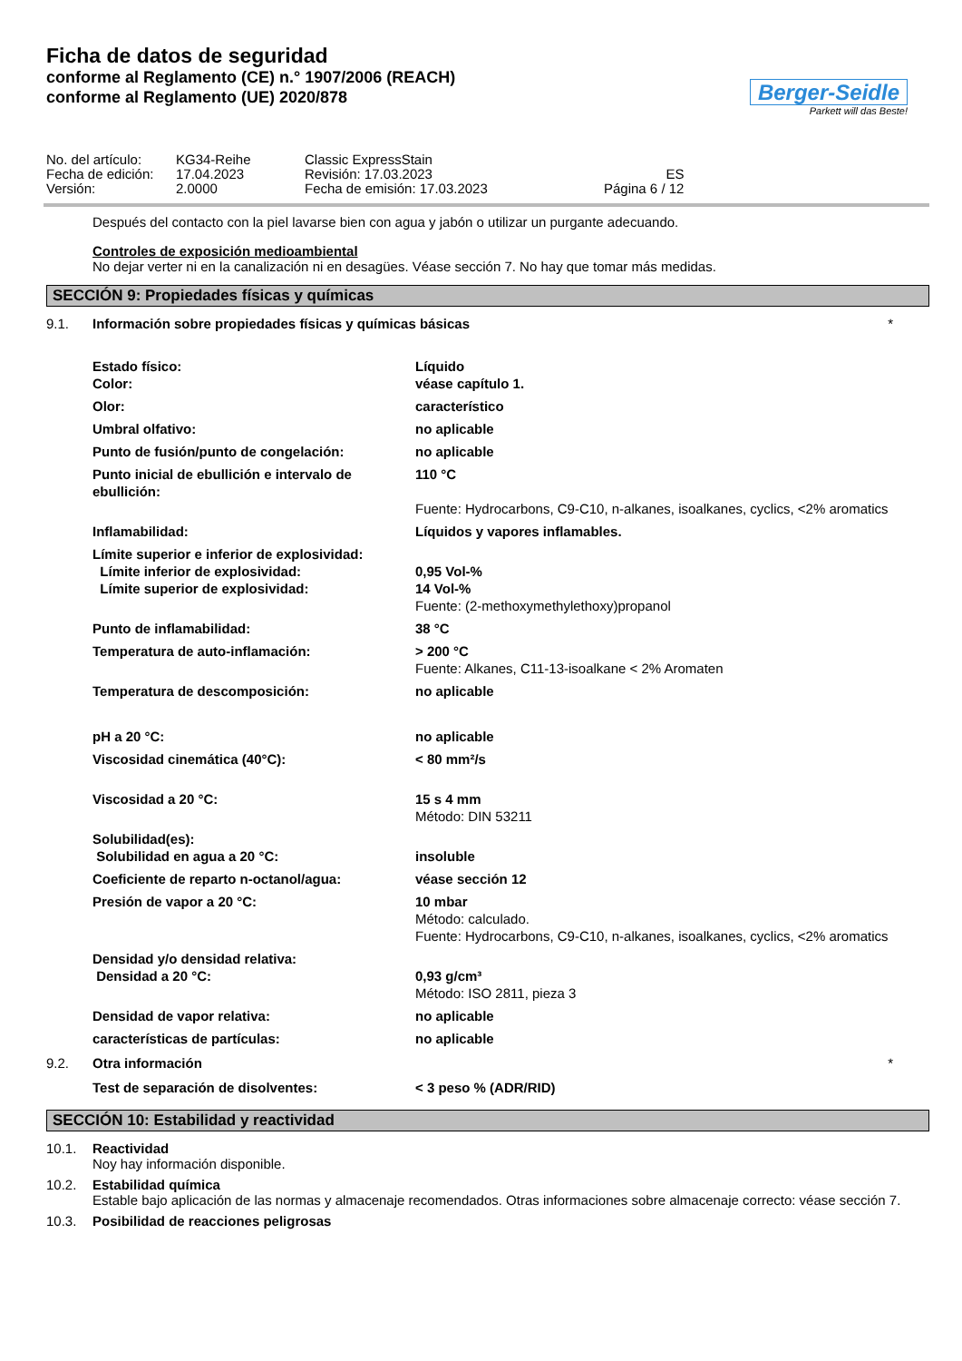Ficha de datos de seguridad
conforme al Reglamento (CE) n.° 1907/2006 (REACH)
conforme al Reglamento (UE) 2020/878
Berger-Seidle
Parkett will das Beste!
| No. del artículo: | KG34-Reihe | Classic ExpressStain | |
| Fecha de edición: | 17.04.2023 | Revisión: 17.03.2023 | ES |
| Versión: | 2.0000 | Fecha de emisión: 17.03.2023 | Página 6 / 12 |
Después del contacto con la piel lavarse bien con agua y jabón o utilizar un purgante adecuando.
Controles de exposición medioambiental
No dejar verter ni en la canalización ni en desagües. Véase sección 7. No hay que tomar más medidas.
SECCIÓN 9: Propiedades físicas y químicas
9.1. Información sobre propiedades físicas y químicas básicas *
| Estado físico: Color: | Líquido véase capítulo 1. |
| Olor: | característico |
| Umbral olfativo: | no aplicable |
| Punto de fusión/punto de congelación: | no aplicable |
| Punto inicial de ebullición e intervalo de ebullición: | 110 °C Fuente: Hydrocarbons, C9-C10, n-alkanes, isoalkanes, cyclics, <2% aromatics |
| Inflamabilidad: | Líquidos y vapores inflamables. |
| Límite superior e inferior de explosividad: Límite inferior de explosividad: Límite superior de explosividad: | 0,95 Vol-% 14 Vol-% Fuente: (2-methoxymethylethoxy)propanol |
| Punto de inflamabilidad: | 38 °C |
| Temperatura de auto-inflamación: | > 200 °C Fuente: Alkanes, C11-13-isoalkane < 2% Aromaten |
| Temperatura de descomposición: | no aplicable |
| pH a 20 °C: | no aplicable |
| Viscosidad cinemática (40°C): | < 80 mm²/s |
| Viscosidad a 20 °C: | 15 s 4 mm Método: DIN 53211 |
| Solubilidad(es): Solubilidad en agua a 20 °C: | insoluble |
| Coeficiente de reparto n-octanol/agua: | véase sección 12 |
| Presión de vapor a 20 °C: | 10 mbar Método: calculado. Fuente: Hydrocarbons, C9-C10, n-alkanes, isoalkanes, cyclics, <2% aromatics |
| Densidad y/o densidad relativa: Densidad a 20 °C: | 0,93 g/cm³ Método: ISO 2811, pieza 3 |
| Densidad de vapor relativa: | no aplicable |
| características de partículas: | no aplicable |
9.2. Otra información *
| Test de separación de disolventes: | < 3 peso % (ADR/RID) |
SECCIÓN 10: Estabilidad y reactividad
10.1. Reactividad
Noy hay información disponible.
10.2. Estabilidad química
Estable bajo aplicación de las normas y almacenaje recomendados. Otras informaciones sobre almacenaje correcto: véase sección 7.
10.3. Posibilidad de reacciones peligrosas